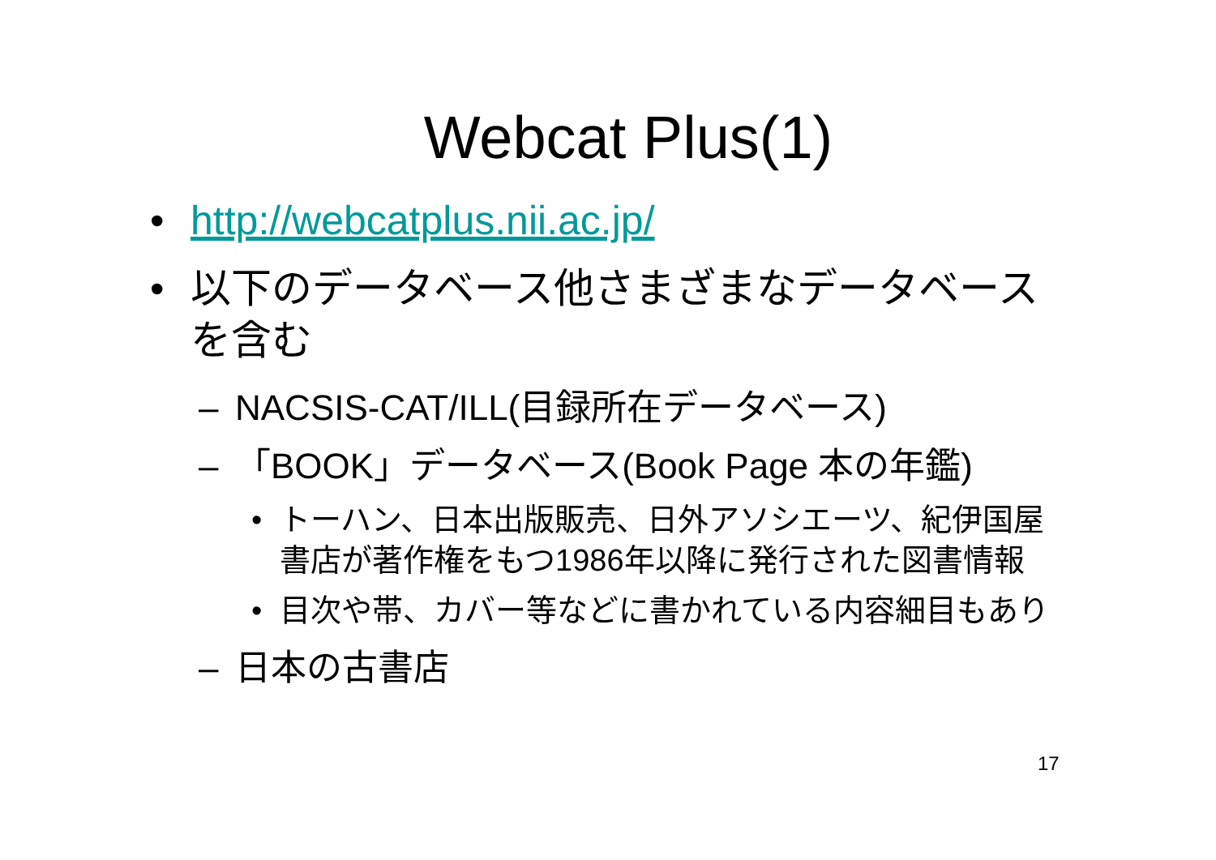Webcat Plus(1)
• http://webcatplus.nii.ac.jp/
• 以下のデータベース他さまざまなデータベースを含む
– NACSIS-CAT/ILL(目録所在データベース)
– 「BOOK」データベース(Book Page 本の年鑑)
• トーハン、日本出版販売、日外アソシエーツ、紀伊国屋書店が著作権をもつ1986年以降に発行された図書情報
• 目次や帯、カバー等などに書かれている内容細目もあり
– 日本の古書店
17